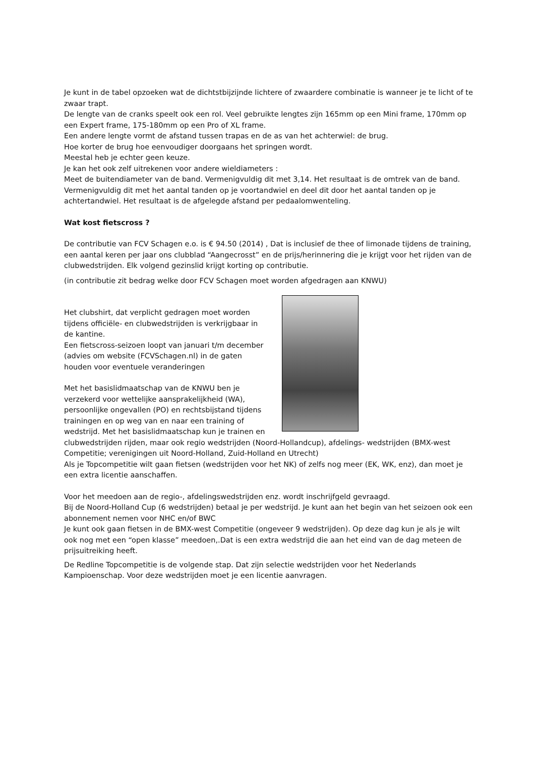Je kunt in de tabel opzoeken wat de dichtstbijzijnde lichtere of zwaardere combinatie is wanneer je te licht of te zwaar trapt.
De lengte van de cranks speelt ook een rol. Veel gebruikte lengtes zijn 165mm op een Mini frame, 170mm op een Expert frame, 175-180mm op een Pro of XL frame.
Een andere lengte vormt de afstand tussen trapas en de as van het achterwiel: de brug.
Hoe korter de brug hoe eenvoudiger doorgaans het springen wordt.
Meestal heb je echter geen keuze.
Je kan het ook zelf uitrekenen voor andere wieldiameters :
Meet de buitendiameter van de band. Vermenigvuldig dit met 3,14. Het resultaat is de omtrek van de band. Vermenigvuldig dit met het aantal tanden op je voortandwiel en deel dit door het aantal tanden op je achtertandwiel. Het resultaat is de afgelegde afstand per pedaalomwenteling.
Wat kost fietscross ?
De contributie van FCV Schagen e.o. is € 94.50 (2014) , Dat is inclusief de thee of limonade tijdens de training, een aantal keren per jaar ons clubblad “Aangecrosst” en de prijs/herinnering die je krijgt voor het rijden van de clubwedstrijden. Elk volgend gezinslid krijgt korting op contributie.
(in contributie zit bedrag welke door FCV Schagen moet worden afgedragen aan KNWU)
Het clubshirt, dat verplicht gedragen moet worden tijdens officiële- en clubwedstrijden is verkrijgbaar in de kantine.
Een fietscross-seizoen loopt van januari t/m december (advies om website (FCVSchagen.nl) in de gaten houden voor eventuele veranderingen
Met het basislidmaatschap van de KNWU ben je verzekerd voor wettelijke aansprakelijkheid (WA), persoonlijke ongevallen (PO) en rechtsbijstand tijdens trainingen en op weg van en naar een training of wedstrijd. Met het basislidmaatschap kun je trainen en clubwedstrijden rijden, maar ook regio wedstrijden (Noord-Hollandcup), afdelings- wedstrijden (BMX-west Competitie; verenigingen uit Noord-Holland, Zuid-Holland en Utrecht)
Als je Topcompetitie wilt gaan fietsen (wedstrijden voor het NK) of zelfs nog meer (EK, WK, enz), dan moet je een extra licentie aanschaffen.
Voor het meedoen aan de regio-, afdelingswedstrijden enz. wordt inschrijfgeld gevraagd.
Bij de Noord-Holland Cup (6 wedstrijden) betaal je per wedstrijd. Je kunt aan het begin van het seizoen ook een abonnement nemen voor NHC en/of BWC
Je kunt ook gaan fietsen in de BMX-west Competitie (ongeveer 9 wedstrijden). Op deze dag kun je als je wilt ook nog met een “open klasse” meedoen,.Dat is een extra wedstrijd die aan het eind van de dag meteen de prijsuitreiking heeft.
De Redline Topcompetitie is de volgende stap. Dat zijn selectie wedstrijden voor het Nederlands Kampioenschap. Voor deze wedstrijden moet je een licentie aanvragen.